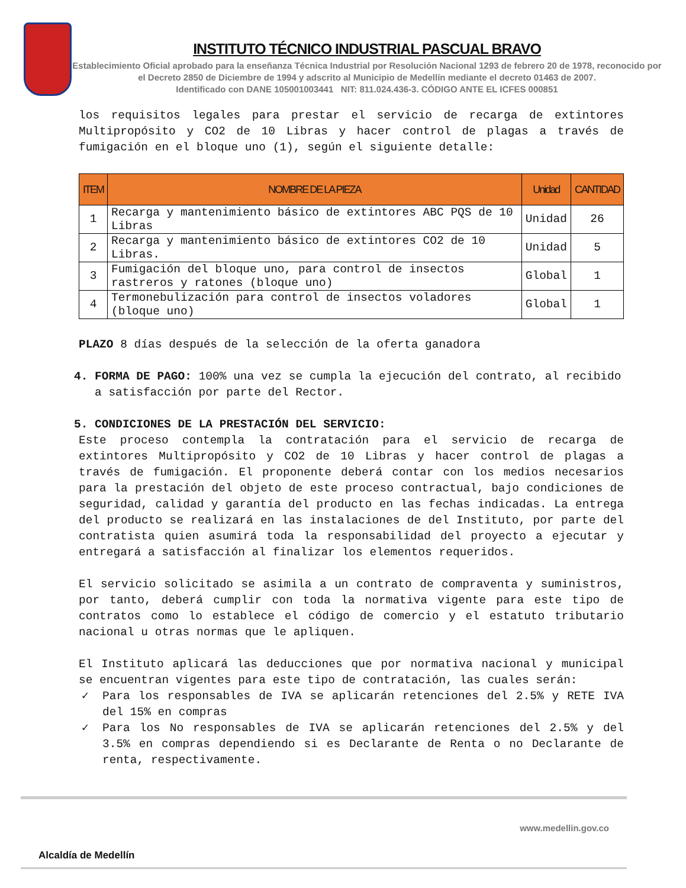INSTITUTO TÉCNICO INDUSTRIAL PASCUAL BRAVO
Establecimiento Oficial aprobado para la enseñanza Técnica Industrial por Resolución Nacional 1293 de febrero 20 de 1978, reconocido por el Decreto 2850 de Diciembre de 1994 y adscrito al Municipio de Medellín mediante el decreto 01463 de 2007.
Identificado con DANE 105001003441 NIT: 811.024.436-3. CÓDIGO ANTE EL ICFES 000851
los requisitos legales para prestar el servicio de recarga de extintores Multipropósito y CO2 de 10 Libras y hacer control de plagas a través de fumigación en el bloque uno (1), según el siguiente detalle:
| ITEM | NOMBRE DE LA PIEZA | Unidad | CANTIDAD |
| --- | --- | --- | --- |
| 1 | Recarga y mantenimiento básico de extintores ABC PQS de 10 Libras | Unidad | 26 |
| 2 | Recarga y mantenimiento básico de extintores CO2 de 10 Libras. | Unidad | 5 |
| 3 | Fumigación del bloque uno, para control de insectos rastreros y ratones (bloque uno) | Global | 1 |
| 4 | Termonebulización para control de insectos voladores (bloque uno) | Global | 1 |
PLAZO 8 días después de la selección de la oferta ganadora
4. FORMA DE PAGO: 100% una vez se cumpla la ejecución del contrato, al recibido
a satisfacción por parte del Rector.
5. CONDICIONES DE LA PRESTACIÓN DEL SERVICIO:
Este proceso contempla la contratación para el servicio de recarga de extintores Multipropósito y CO2 de 10 Libras y hacer control de plagas a través de fumigación. El proponente deberá contar con los medios necesarios para la prestación del objeto de este proceso contractual, bajo condiciones de seguridad, calidad y garantía del producto en las fechas indicadas. La entrega del producto se realizará en las instalaciones de del Instituto, por parte del contratista quien asumirá toda la responsabilidad del proyecto a ejecutar y entregará a satisfacción al finalizar los elementos requeridos.
El servicio solicitado se asimila a un contrato de compraventa y suministros, por tanto, deberá cumplir con toda la normativa vigente para este tipo de contratos como lo establece el código de comercio y el estatuto tributario nacional u otras normas que le apliquen.
El Instituto aplicará las deducciones que por normativa nacional y municipal se encuentran vigentes para este tipo de contratación, las cuales serán:
✓ Para los responsables de IVA se aplicarán retenciones del 2.5% y RETE IVA del 15% en compras
✓ Para los No responsables de IVA se aplicarán retenciones del 2.5% y del 3.5% en compras dependiendo si es Declarante de Renta o no Declarante de renta, respectivamente.
Alcaldía de Medellín
www.medellin.gov.co